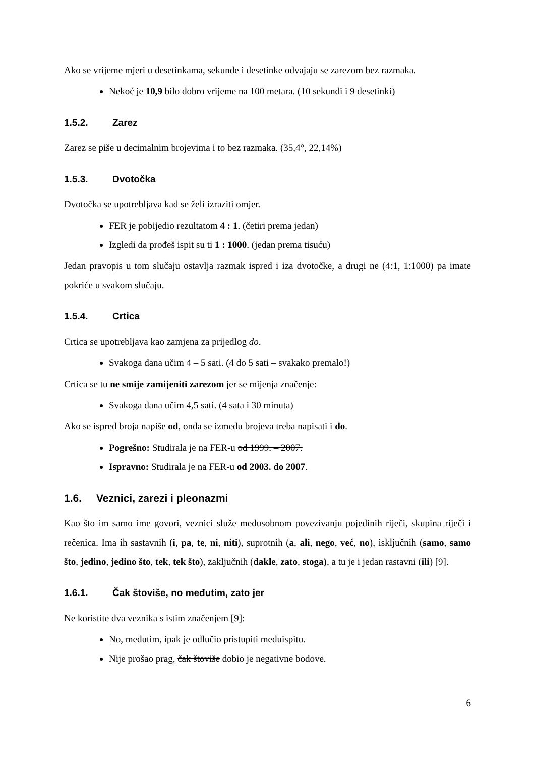Ako se vrijeme mjeri u desetinkama, sekunde i desetinke odvajaju se zarezom bez razmaka.
Nekoć je 10,9 bilo dobro vrijeme na 100 metara. (10 sekundi i 9 desetinki)
1.5.2. Zarez
Zarez se piše u decimalnim brojevima i to bez razmaka. (35,4°, 22,14%)
1.5.3. Dvotočka
Dvotočka se upotrebljava kad se želi izraziti omjer.
FER je pobijedio rezultatom 4 : 1. (četiri prema jedan)
Izgledi da prođeš ispit su ti 1 : 1000. (jedan prema tisuću)
Jedan pravopis u tom slučaju ostavlja razmak ispred i iza dvotočke, a drugi ne (4:1, 1:1000) pa imate pokriće u svakom slučaju.
1.5.4. Crtica
Crtica se upotrebljava kao zamjena za prijedlog do.
Svakoga dana učim 4 – 5 sati. (4 do 5 sati – svakako premalo!)
Crtica se tu ne smije zamijeniti zarezom jer se mijenja značenje:
Svakoga dana učim 4,5 sati. (4 sata i 30 minuta)
Ako se ispred broja napiše od, onda se između brojeva treba napisati i do.
Pogrešno: Studirala je na FER-u od 1999. – 2007.
Ispravno: Studirala je na FER-u od 2003. do 2007.
1.6. Veznici, zarezi i pleonazmi
Kao što im samo ime govori, veznici služe međusobnom povezivanju pojedinih riječi, skupina riječi i rečenica. Ima ih sastavnih (i, pa, te, ni, niti), suprotnih (a, ali, nego, već, no), isključnih (samo, samo što, jedino, jedino što, tek, tek što), zaključnih (dakle, zato, stoga), a tu je i jedan rastavni (ili) [9].
1.6.1. Čak štoviše, no međutim, zato jer
Ne koristite dva veznika s istim značenjem [9]:
No, međutim, ipak je odlučio pristupiti međuispitu.
Nije prošao prag, čak štoviše dobio je negativne bodove.
6